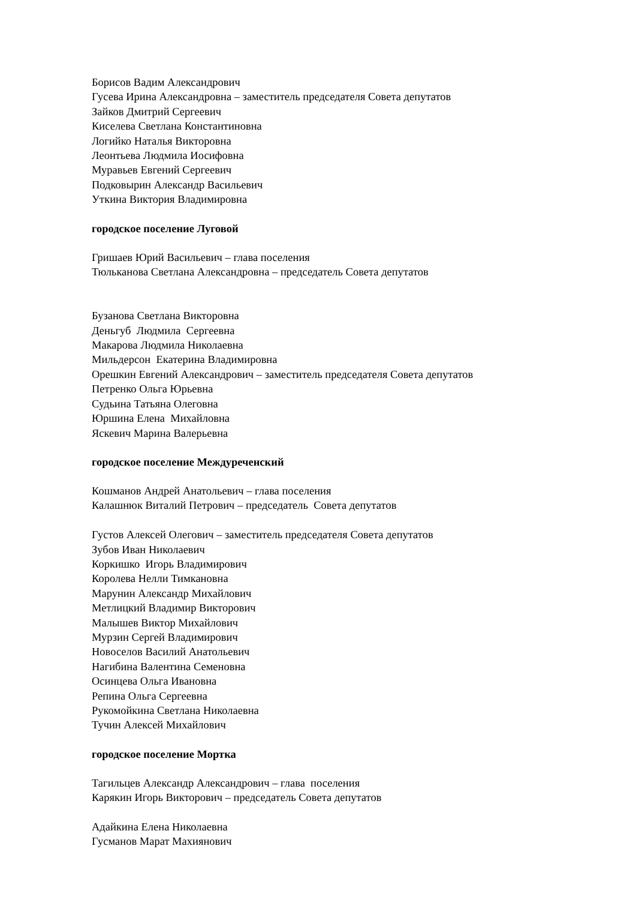Борисов Вадим Александрович
Гусева Ирина Александровна – заместитель председателя Совета депутатов
Зайков Дмитрий Сергеевич
Киселева Светлана Константиновна
Логийко Наталья Викторовна
Леонтьева Людмила Иосифовна
Муравьев Евгений Сергеевич
Подковырин Александр Васильевич
Уткина Виктория Владимировна
городское поселение Луговой
Гришаев Юрий Васильевич – глава поселения
Тюльканова Светлана Александровна – председатель Совета депутатов
Бузанова Светлана Викторовна
Деньгуб Людмила Сергеевна
Макарова Людмила Николаевна
Мильдерсон Екатерина Владимировна
Орешкин Евгений Александрович – заместитель председателя Совета депутатов
Петренко Ольга Юрьевна
Судьина Татьяна Олеговна
Юршина Елена Михайловна
Яскевич Марина Валерьевна
городское поселение Междуреченский
Кошманов Андрей Анатольевич – глава поселения
Калашнюк Виталий Петрович – председатель Совета депутатов
Густов Алексей Олегович – заместитель председателя Совета депутатов
Зубов Иван Николаевич
Коркишко Игорь Владимирович
Королева Нелли Тимкановна
Марунин Александр Михайлович
Метлицкий Владимир Викторович
Малышев Виктор Михайлович
Мурзин Сергей Владимирович
Новоселов Василий Анатольевич
Нагибина Валентина Семеновна
Осинцева Ольга Ивановна
Репина Ольга Сергеевна
Рукомойкина Светлана Николаевна
Тучин Алексей Михайлович
городское поселение Мортка
Тагильцев Александр Александрович – глава поселения
Карякин Игорь Викторович – председатель Совета депутатов
Адайкина Елена Николаевна
Гусманов Марат Махиянович